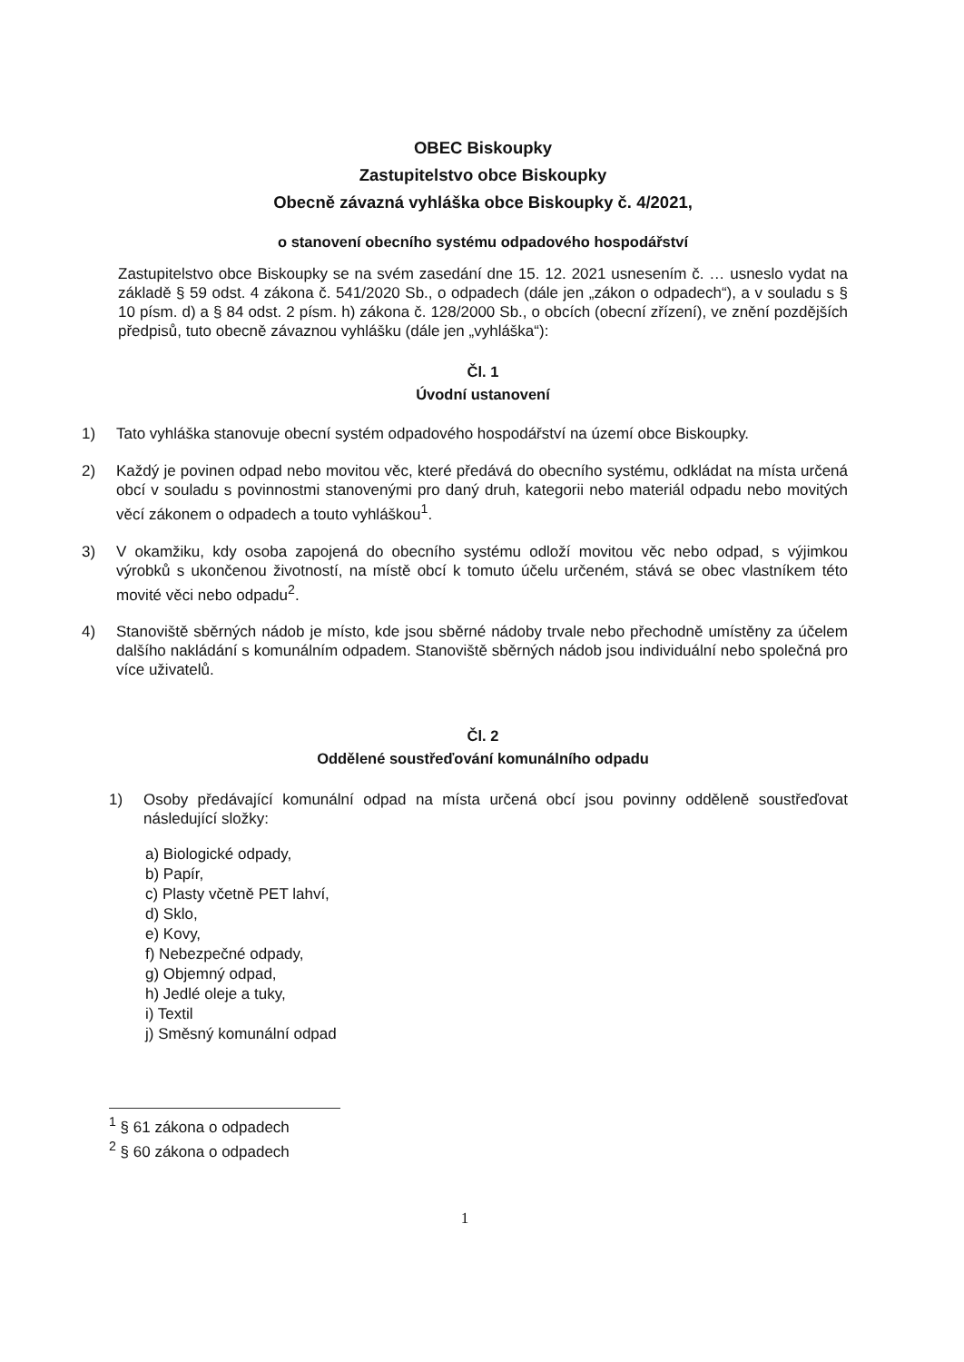OBEC Biskoupky
Zastupitelstvo obce Biskoupky
Obecně závazná vyhláška obce Biskoupky č. 4/2021,
o stanovení obecního systému odpadového hospodářství
Zastupitelstvo obce Biskoupky se na svém zasedání dne 15. 12. 2021 usnesením č. … usneslo vydat na základě § 59 odst. 4 zákona č. 541/2020 Sb., o odpadech (dále jen „zákon o odpadech“), a v souladu s § 10 písm. d) a § 84 odst. 2 písm. h) zákona č. 128/2000 Sb., o obcích (obecní zřízení), ve znění pozdějších předpisů, tuto obecně závaznou vyhlášku (dále jen „vyhláška“):
Čl. 1
Úvodní ustanovení
1) Tato vyhláška stanovuje obecní systém odpadového hospodářství na území obce Biskoupky.
2) Každý je povinen odpad nebo movitou věc, které předává do obecního systému, odkládat na místa určená obcí v souladu s povinnostmi stanovenými pro daný druh, kategorii nebo materiál odpadu nebo movitých věcí zákonem o odpadech a touto vyhláškou<sup>1</sup>.
3) V okamžiku, kdy osoba zapojená do obecního systému odloží movitou věc nebo odpad, s výjimkou výrobků s ukončenou životností, na místě obcí k tomuto účelu určeném, stává se obec vlastníkem této movité věci nebo odpadu<sup>2</sup>.
4) Stanoviště sběrných nádob je místo, kde jsou sběrné nádoby trvale nebo přechodně umístěny za účelem dalšího nakládání s komunálním odpadem. Stanoviště sběrných nádob jsou individuální nebo společná pro více uživatelů.
Čl. 2
Oddělené soustřeďování komunálního odpadu
1) Osoby předávající komunální odpad na místa určená obcí jsou povinny odděleně soustřeďovat následující složky:
a) Biologické odpady,
b) Papír,
c) Plasty včetně PET lahví,
d) Sklo,
e) Kovy,
f) Nebezpečné odpady,
g) Objemný odpad,
h) Jedlé oleje a tuky,
i) Textil
j) Směsný komunální odpad
<sup>1</sup> § 61 zákona o odpadech
<sup>2</sup> § 60 zákona o odpadech
1